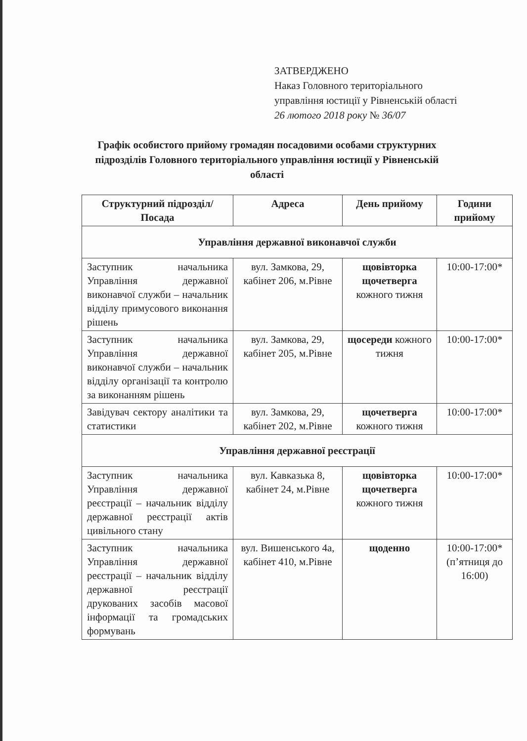ЗАТВЕРДЖЕНО
Наказ Головного територіального
управління юстиції у Рівненській області
26 лютого 2018 року № 36/07
Графік особистого прийому громадян посадовими особами структурних підрозділів Головного територіального управління юстиції у Рівненській області
| Структурний підрозділ/ Посада | Адреса | День прийому | Години прийому |
| --- | --- | --- | --- |
| Управління державної виконавчої служби | | | |
| Заступник начальника Управління державної виконавчої служби – начальник відділу примусового виконання рішень | вул. Замкова, 29, кабінет 206, м.Рівне | щовівторка щочетверга кожного тижня | 10:00-17:00* |
| Заступник начальника Управління державної виконавчої служби – начальник відділу організації та контролю за виконанням рішень | вул. Замкова, 29, кабінет 205, м.Рівне | щосереди кожного тижня | 10:00-17:00* |
| Завідувач сектору аналітики та статистики | вул. Замкова, 29, кабінет 202, м.Рівне | щочетверга кожного тижня | 10:00-17:00* |
| Управління державної реєстрації | | | |
| Заступник начальника Управління державної реєстрації – начальник відділу державної реєстрації актів цивільного стану | вул. Кавказька 8, кабінет 24, м.Рівне | щовівторка щочетверга кожного тижня | 10:00-17:00* |
| Заступник начальника Управління державної реєстрації – начальник відділу державної реєстрації друкованих засобів масової інформації та громадських формувань | вул. Вишенського 4а, кабінет 410, м.Рівне | щоденно | 10:00-17:00* (п’ятниця до 16:00) |